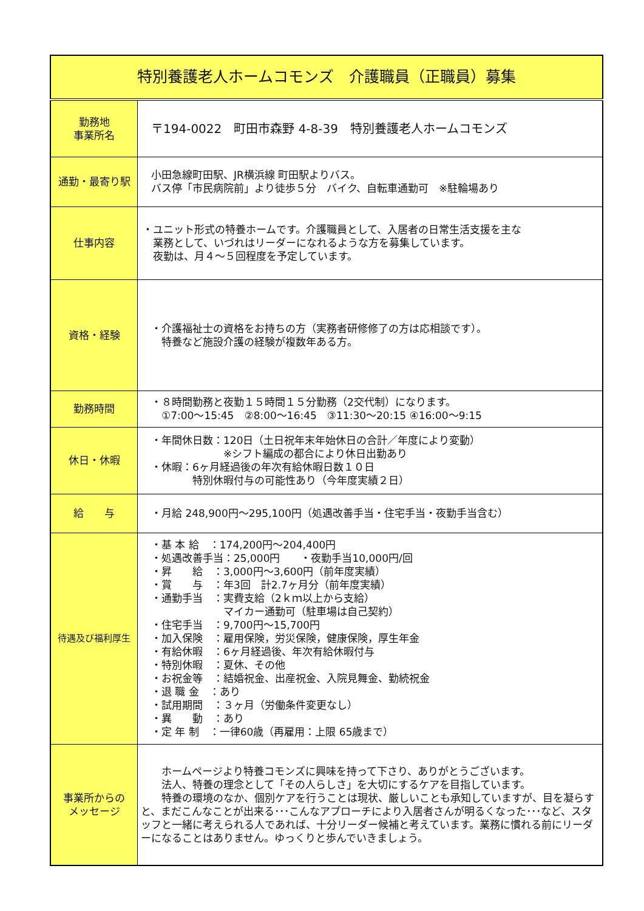| 特別養護老人ホームコモンズ 介護職員（正職員）募集 | |
| 勤務地 事業所名 | 〒194-0022 町田市森野 4-8-39 特別養護老人ホームコモンズ |
| 通勤・最寄り駅 | 小田急線町田駅、JR横浜線 町田駅よりバス。 バス停「市民病院前」より徒歩５分 バイク、自転車通勤可 ※駐輪場あり |
| 仕事内容 | ・ユニット形式の特養ホームです。介護職員として、入居者の日常生活支援を主な 業務として、いづれはリーダーになれるような方を募集しています。 夜勤は、月４～５回程度を予定しています。 |
| 資格・経験 | ・介護福祉士の資格をお持ちの方（実務者研修修了の方は応相談です）。 特養など施設介護の経験が複数年ある方。 |
| 勤務時間 | ・８時間勤務と夜勤１５時間１５分勤務（2交代制）になります。 ①7:00～15:45 ②8:00～16:45 ③11:30～20:15 ④16:00～9:15 |
| 休日・休暇 | ・年間休日数：120日（土日祝年末年始休日の合計／年度により変動） ※シフト編成の都合により休日出勤あり ・休暇：6ヶ月経過後の年次有給休暇日数１０日 特別休暇付与の可能性あり（今年度実績２日） |
| 給 与 | ・月給 248,900円～295,100円（処遇改善手当・住宅手当・夜勤手当含む） |
| 待遇及び福利厚生 | ・基 本 給 ：174,200円～204,400円 ・処遇改善手当：25,000円 ・夜勤手当10,000円/回 ・昇 給 ：3,000円～3,600円（前年度実績） ・賞 与 ：年3回 計2.7ヶ月分（前年度実績） ・通勤手当 ：実費支給（2ｋｍ以上から支給） マイカー通勤可（駐車場は自己契約） ・住宅手当 ：9,700円～15,700円 ・加入保険 ：雇用保険，労災保険，健康保険，厚生年金 ・有給休暇 ：6ヶ月経過後、年次有給休暇付与 ・特別休暇 ：夏休、その他 ・お祝金等 ：結婚祝金、出産祝金、入院見舞金、勤続祝金 ・退 職 金 ：あり ・試用期間 ：３ヶ月（労働条件変更なし） ・異 動 ：あり ・定 年 制 ：一律60歳（再雇用：上限 65歳まで） |
| 事業所からの メッセージ | ホームページより特養コモンズに興味を持って下さり、ありがとうございます。 法人、特養の理念として「その人らしさ」を大切にするケアを目指しています。 特養の環境のなか、個別ケアを行うことは現状、厳しいことも承知していますが、目を凝らすと、まだこんなことが出来る･･･こんなアプローチにより入居者さんが明るくなった･･･など、スタッフと一緒に考えられる人であれば、十分リーダー候補と考えています。業務に慣れる前にリーダーになることはありません。ゆっくりと歩んでいきましょう。 |